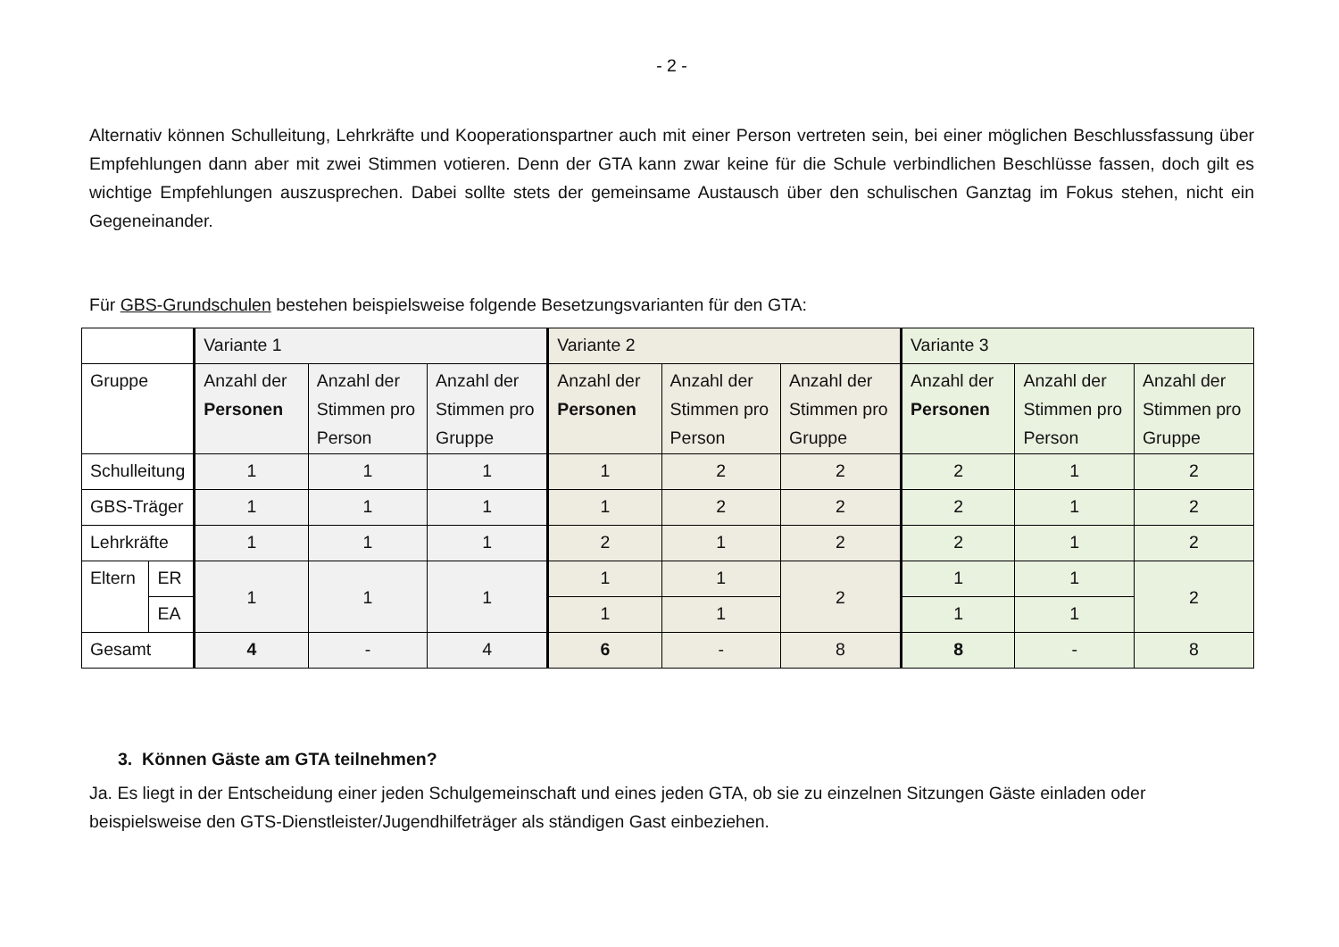- 2 -
Alternativ können Schulleitung, Lehrkräfte und Kooperationspartner auch mit einer Person vertreten sein, bei einer möglichen Beschluss­fassung über Empfehlungen dann aber mit zwei Stimmen votieren. Denn der GTA kann zwar keine für die Schule verbindlichen Be­schlüsse fassen, doch gilt es wichtige Empfehlungen auszusprechen. Dabei sollte stets der gemeinsame Austausch über den schuli­schen Ganztag im Fokus stehen, nicht ein Gegeneinander.
Für GBS-Grundschulen bestehen beispielsweise folgende Besetzungsvarianten für den GTA:
| | | Variante 1 | | | Variante 2 | | | Variante 3 | | |
| Gruppe | | Anzahl der Personen | Anzahl der Stimmen pro Person | Anzahl der Stimmen pro Gruppe | Anzahl der Personen | Anzahl der Stimmen pro Person | Anzahl der Stimmen pro Gruppe | Anzahl der Personen | Anzahl der Stimmen pro Person | Anzahl der Stimmen pro Gruppe |
| Schulleitung | | 1 | 1 | 1 | 1 | 2 | 2 | 2 | 1 | 2 |
| GBS-Träger | | 1 | 1 | 1 | 1 | 2 | 2 | 2 | 1 | 2 |
| Lehrkräfte | | 1 | 1 | 1 | 2 | 1 | 2 | 2 | 1 | 2 |
| Eltern | ER | 1 | 1 | 1 | 1 | 1 | 2 | 1 | 1 | 2 |
| | EA | | | | 1 | 1 | | 1 | 1 | |
| Gesamt | | 4 | - | 4 | 6 | - | 8 | 8 | - | 8 |
3. Können Gäste am GTA teilnehmen?
Ja. Es liegt in der Entscheidung einer jeden Schulgemeinschaft und eines jeden GTA, ob sie zu einzelnen Sitzungen Gäste einladen o­der beispielsweise den GTS-Dienstleister/Jugendhilfeträger als ständigen Gast einbeziehen.